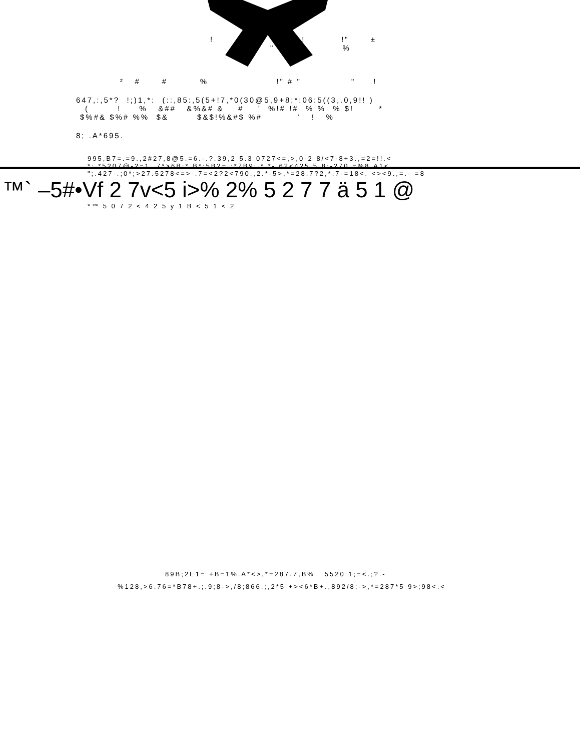! # ! !" ±
" %
² # # % !" # " " !
647,:,5*? !;)1,*: (::,85:,5(5+!7,*0(30@5,9+8;*:06:5((3,.0,9!! )
( ! % &## &%&# & # ' %!# !# % % % $! *
$%#& $%# %% $& $&$!%&#$ %# ' ! %
8; .A*695.
995,B7=.=9.,2#27,8@5.=6.-.?.39,2 5.3 0727<=,>,0-2 8/<7-8+3.,=2=!!.<
*;.*5207@-2=1 .7*>6B;*,B*;5B2=.;*7B9;.*,*-.62<425,5 8;-270 =%8.A1<
";.427-.;0*;>27.5278<=>-.7=<2?2<790.,2.*-5>,*=28.7?2,*.7-=18<. <><9.,=.- =8
™` –5#•Vf 2 7v<5 i>% 2% 5 2 7 7 ä 5 1 @
*™ 5 0 7 2 < 4 2 5 y 1 B < 5 1 < 2
89B;2E1= +B=1%.A*<>,*=287.7,B% 5520 1;=<.;?.-
%128,>6.76=*B78+.;.9;8->,/8;866.;,2*5 +><6*B+.,892/8;->,*=287*5 9>;98<.<